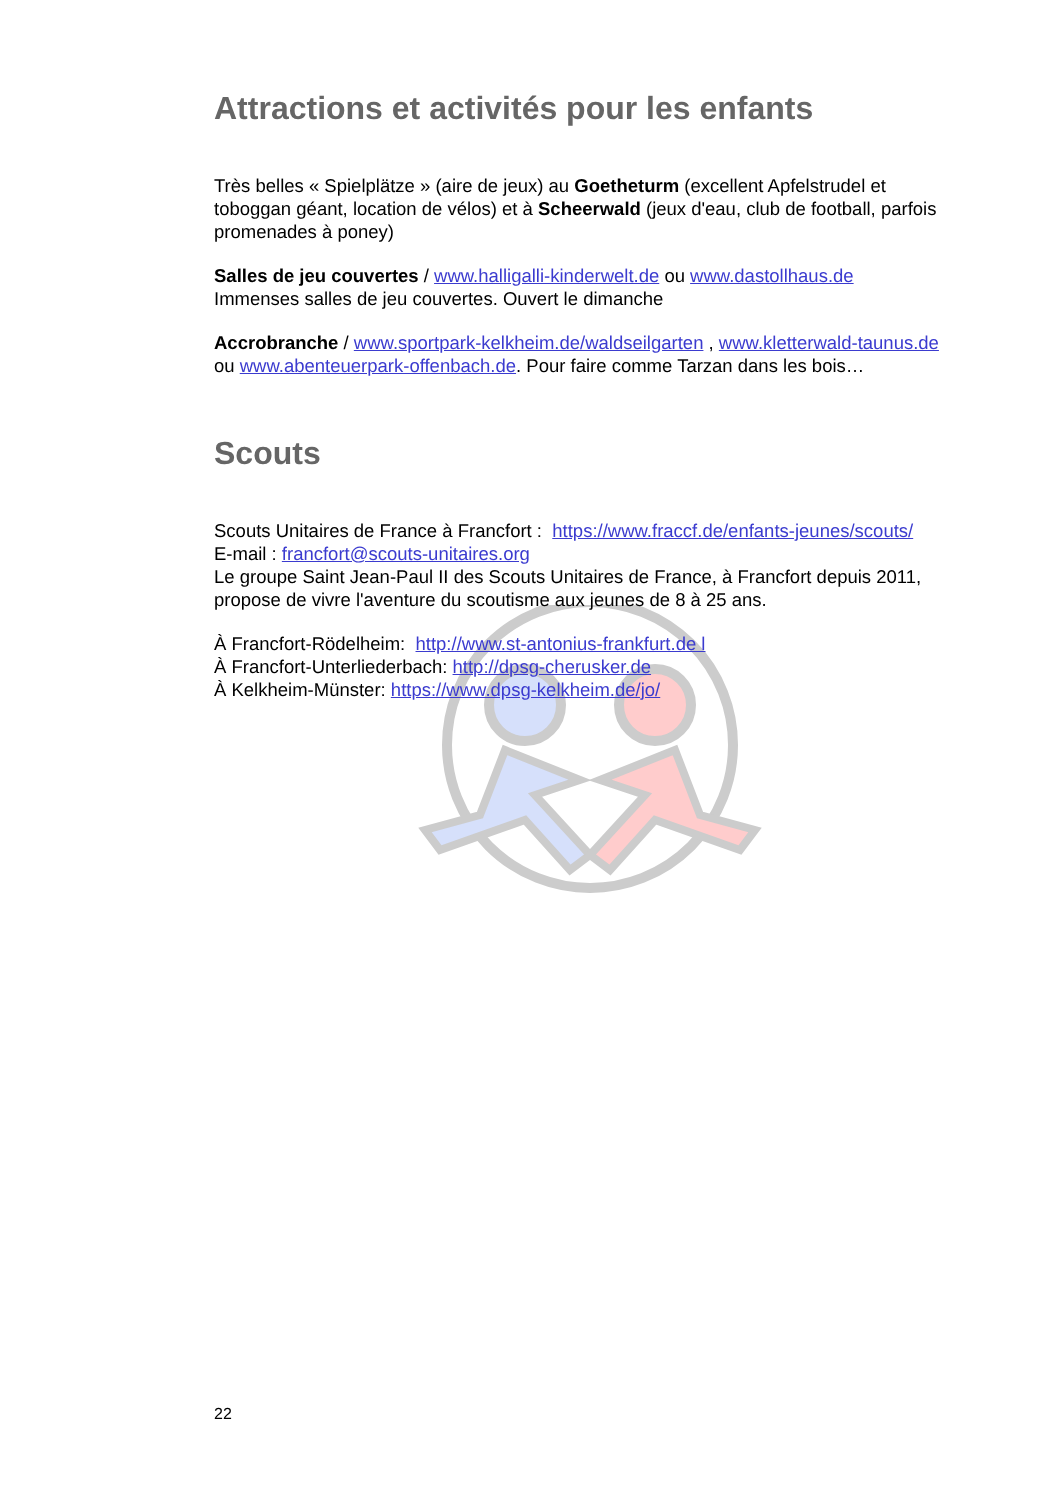Attractions et activités pour les enfants
Très belles « Spielplätze » (aire de jeux) au Goetheturm (excellent Apfelstrudel et toboggan géant, location de vélos) et à Scheerwald (jeux d'eau, club de football, parfois promenades à poney)
Salles de jeu couvertes / www.halligalli-kinderwelt.de ou www.dastollhaus.de
Immenses salles de jeu couvertes. Ouvert le dimanche
Accrobranche / www.sportpark-kelkheim.de/waldseilgarten , www.kletterwald-taunus.de
ou www.abenteuerpark-offenbach.de. Pour faire comme Tarzan dans les bois…
Scouts
Scouts Unitaires de France à Francfort : https://www.fraccf.de/enfants-jeunes/scouts/
E-mail : francfort@scouts-unitaires.org
Le groupe Saint Jean-Paul II des Scouts Unitaires de France, à Francfort depuis 2011, propose de vivre l'aventure du scoutisme aux jeunes de 8 à 25 ans.
À Francfort-Rödelheim: http://www.st-antonius-frankfurt.de l
À Francfort-Unterliederbach: http://dpsg-cherusker.de
À Kelkheim-Münster: https://www.dpsg-kelkheim.de/jo/
22